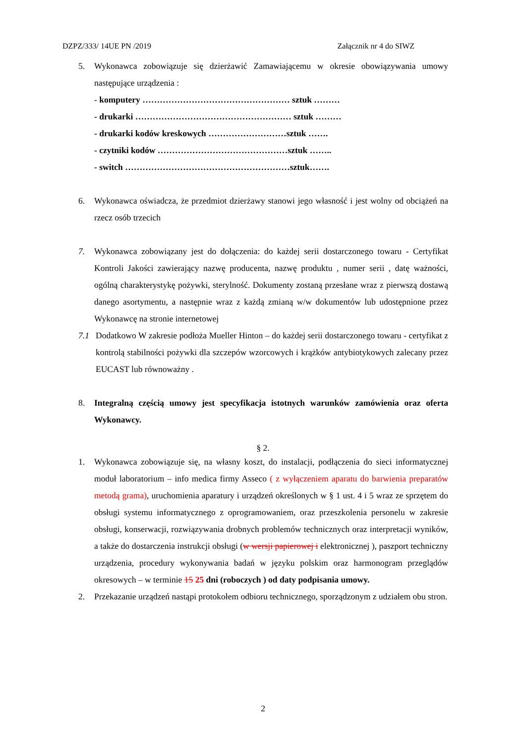DZPZ/333/ 14UE PN /2019 Załącznik nr 4 do SIWZ
5. Wykonawca zobowiązuje się dzierżawić Zamawiającemu w okresie obowiązywania umowy następujące urządzenia :
- komputery …………………………………………… sztuk ………
- drukarki ……………………………………………… sztuk ………
- drukarki kodów kreskowych ………………………sztuk …….
- czytniki kodów ………………………………………sztuk ……..
- switch …………………………………………………sztuk…….
6. Wykonawca oświadcza, że przedmiot dzierżawy stanowi jego własność i jest wolny od obciążeń na rzecz osób trzecich
7. Wykonawca zobowiązany jest do dołączenia: do każdej serii dostarczonego towaru - Certyfikat Kontroli Jakości zawierający nazwę producenta, nazwę produktu , numer serii , datę ważności, ogólną charakterystykę pożywki, sterylność. Dokumenty zostaną przesłane wraz z pierwszą dostawą danego asortymentu, a następnie wraz z każdą zmianą w/w dokumentów lub udostępnione przez Wykonawcę na stronie internetowej
7.1 Dodatkowo W zakresie podłoża Mueller Hinton – do każdej serii dostarczonego towaru - certyfikat z kontrolą stabilności pożywki dla szczepów wzorcowych i krążków antybiotykowych zalecany przez EUCAST lub równoważny .
8. Integralną częścią umowy jest specyfikacja istotnych warunków zamówienia oraz oferta Wykonawcy.
§ 2.
1. Wykonawca zobowiązuje się, na własny koszt, do instalacji, podłączenia do sieci informatycznej moduł laboratorium – info medica firmy Asseco ( z wyłączeniem aparatu do barwienia preparatów metodą grama), uruchomienia aparatury i urządzeń określonych w § 1 ust. 4 i 5 wraz ze sprzętem do obsługi systemu informatycznego z oprogramowaniem, oraz przeszkolenia personelu w zakresie obsługi, konserwacji, rozwiązywania drobnych problemów technicznych oraz interpretacji wyników, a także do dostarczenia instrukcji obsługi (w wersji papierowej i elektronicznej ), paszport techniczny urządzenia, procedury wykonywania badań w języku polskim oraz harmonogram przeglądów okresowych – w terminie 15 25 dni (roboczych ) od daty podpisania umowy.
2. Przekazanie urządzeń nastąpi protokołem odbioru technicznego, sporządzonym z udziałem obu stron.
2